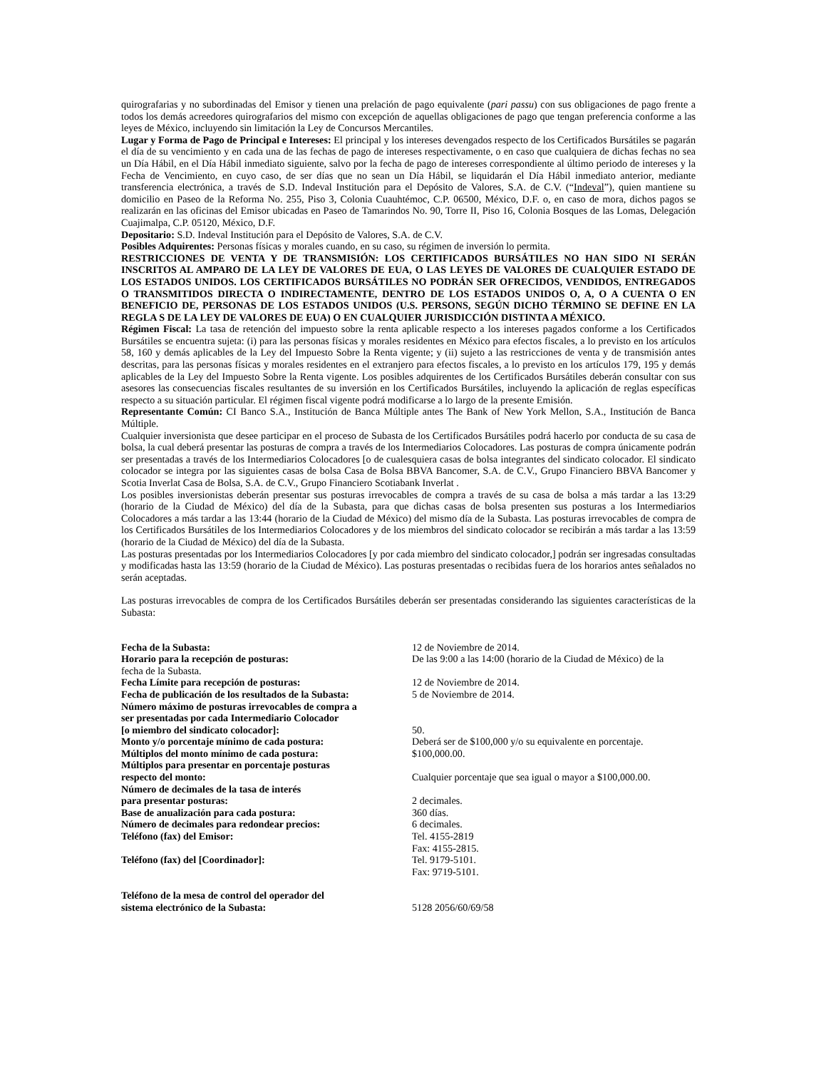quirografarias y no subordinadas del Emisor y tienen una prelación de pago equivalente (pari passu) con sus obligaciones de pago frente a todos los demás acreedores quirografarios del mismo con excepción de aquellas obligaciones de pago que tengan preferencia conforme a las leyes de México, incluyendo sin limitación la Ley de Concursos Mercantiles.
Lugar y Forma de Pago de Principal e Intereses: El principal y los intereses devengados respecto de los Certificados Bursátiles se pagarán el día de su vencimiento y en cada una de las fechas de pago de intereses respectivamente, o en caso que cualquiera de dichas fechas no sea un Día Hábil, en el Día Hábil inmediato siguiente, salvo por la fecha de pago de intereses correspondiente al último periodo de intereses y la Fecha de Vencimiento, en cuyo caso, de ser días que no sean un Día Hábil, se liquidarán el Día Hábil inmediato anterior, mediante transferencia electrónica, a través de S.D. Indeval Institución para el Depósito de Valores, S.A. de C.V. (“Indeval”), quien mantiene su domicilio en Paseo de la Reforma No. 255, Piso 3, Colonia Cuauhtémoc, C.P. 06500, México, D.F. o, en caso de mora, dichos pagos se realizarán en las oficinas del Emisor ubicadas en Paseo de Tamarindos No. 90, Torre II, Piso 16, Colonia Bosques de las Lomas, Delegación Cuajimalpa, C.P. 05120, México, D.F.
Depositario: S.D. Indeval Institución para el Depósito de Valores, S.A. de C.V.
Posibles Adquirentes: Personas físicas y morales cuando, en su caso, su régimen de inversión lo permita.
RESTRICCIONES DE VENTA Y DE TRANSMISIÓN: LOS CERTIFICADOS BURSÁTILES NO HAN SIDO NI SERÁN INSCRITOS AL AMPARO DE LA LEY DE VALORES DE EUA, O LAS LEYES DE VALORES DE CUALQUIER ESTADO DE LOS ESTADOS UNIDOS. LOS CERTIFICADOS BURSÁTILES NO PODRÁN SER OFRECIDOS, VENDIDOS, ENTREGADOS O TRANSMITIDOS DIRECTA O INDIRECTAMENTE, DENTRO DE LOS ESTADOS UNIDOS O, A, O A CUENTA O EN BENEFICIO DE, PERSONAS DE LOS ESTADOS UNIDOS (U.S. PERSONS, SEGÚN DICHO TÉRMINO SE DEFINE EN LA REGLA S DE LA LEY DE VALORES DE EUA) O EN CUALQUIER JURISDICCIÓN DISTINTA A MÉXICO.
Régimen Fiscal: La tasa de retención del impuesto sobre la renta aplicable respecto a los intereses pagados conforme a los Certificados Bursátiles se encuentra sujeta: (i) para las personas físicas y morales residentes en México para efectos fiscales, a lo previsto en los artículos 58, 160 y demás aplicables de la Ley del Impuesto Sobre la Renta vigente; y (ii) sujeto a las restricciones de venta y de transmisión antes descritas, para las personas físicas y morales residentes en el extranjero para efectos fiscales, a lo previsto en los artículos 179, 195 y demás aplicables de la Ley del Impuesto Sobre la Renta vigente. Los posibles adquirentes de los Certificados Bursátiles deberán consultar con sus asesores las consecuencias fiscales resultantes de su inversión en los Certificados Bursátiles, incluyendo la aplicación de reglas específicas respecto a su situación particular. El régimen fiscal vigente podrá modificarse a lo largo de la presente Emisión.
Representante Común: CI Banco S.A., Institución de Banca Múltiple antes The Bank of New York Mellon, S.A., Institución de Banca Múltiple.
Cualquier inversionista que desee participar en el proceso de Subasta de los Certificados Bursátiles podrá hacerlo por conducta de su casa de bolsa, la cual deberá presentar las posturas de compra a través de los Intermediarios Colocadores. Las posturas de compra únicamente podrán ser presentadas a través de los Intermediarios Colocadores [o de cualesquiera casas de bolsa integrantes del sindicato colocador. El sindicato colocador se integra por las siguientes casas de bolsa Casa de Bolsa BBVA Bancomer, S.A. de C.V., Grupo Financiero BBVA Bancomer y Scotia Inverlat Casa de Bolsa, S.A. de C.V., Grupo Financiero Scotiabank Inverlat .
Los posibles inversionistas deberán presentar sus posturas irrevocables de compra a través de su casa de bolsa a más tardar a las 13:29 (horario de la Ciudad de México) del día de la Subasta, para que dichas casas de bolsa presenten sus posturas a los Intermediarios Colocadores a más tardar a las 13:44 (horario de la Ciudad de México) del mismo día de la Subasta. Las posturas irrevocables de compra de los Certificados Bursátiles de los Intermediarios Colocadores y de los miembros del sindicato colocador se recibirán a más tardar a las 13:59 (horario de la Ciudad de México) del día de la Subasta.
Las posturas presentadas por los Intermediarios Colocadores [y por cada miembro del sindicato colocador,] podrán ser ingresadas consultadas y modificadas hasta las 13:59 (horario de la Ciudad de México). Las posturas presentadas o recibidas fuera de los horarios antes señalados no serán aceptadas.
Las posturas irrevocables de compra de los Certificados Bursátiles deberán ser presentadas considerando las siguientes características de la Subasta:
| Fecha de la Subasta: | 12 de Noviembre de 2014. |
| Horario para la recepción de posturas: | De las 9:00 a las 14:00 (horario de la Ciudad de México) de la |
| fecha de la Subasta. | |
| Fecha Límite para recepción de posturas: | 12 de Noviembre de 2014. |
| Fecha de publicación de los resultados de la Subasta: | 5 de Noviembre de 2014. |
| Número máximo de posturas irrevocables de compra a ser presentadas por cada Intermediario Colocador [o miembro del sindicato colocador]: | 50. |
| Monto y/o porcentaje mínimo de cada postura: | Deberá ser de $100,000 y/o su equivalente en porcentaje. |
| Múltiplos del monto mínimo de cada postura: | $100,000.00. |
| Múltiplos para presentar en porcentaje posturas respecto del monto: | Cualquier porcentaje que sea igual o mayor a $100,000.00. |
| Número de decimales de la tasa de interés para presentar posturas: | 2 decimales. |
| Base de anualización para cada postura: | 360 días. |
| Número de decimales para redondear precios: | 6 decimales. |
| Teléfono (fax) del Emisor: | Tel. 4155-2819 Fax: 4155-2815. |
| Teléfono (fax) del [Coordinador]: | Tel. 9179-5101. Fax: 9719-5101. |
| Teléfono de la mesa de control del operador del sistema electrónico de la Subasta: | 5128 2056/60/69/58 |